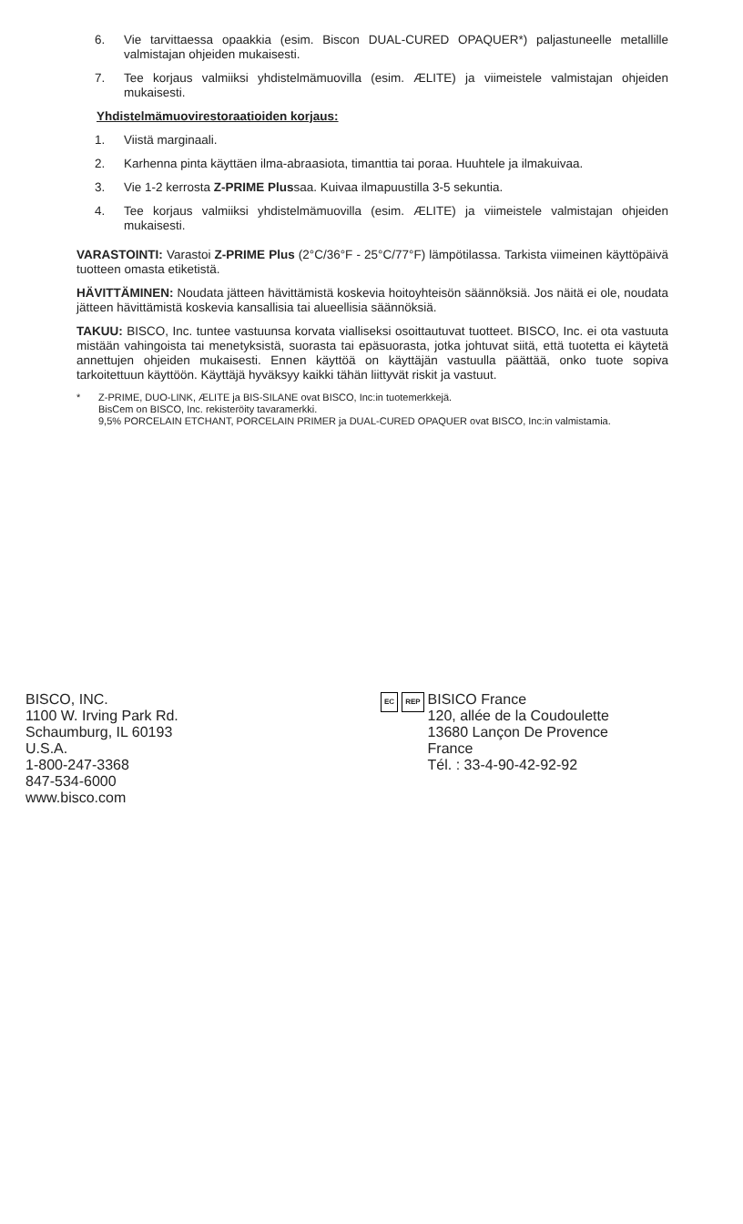6. Vie tarvittaessa opaakkia (esim. Biscon DUAL-CURED OPAQUER*) paljastuneelle metallille valmistajan ohjeiden mukaisesti.
7. Tee korjaus valmiiksi yhdistelmämuovilla (esim. ÆLITE) ja viimeistele valmistajan ohjeiden mukaisesti.
Yhdistelmämuovirestoraatioiden korjaus:
1. Viistä marginaali.
2. Karhenna pinta käyttäen ilma-abraasiota, timanttia tai poraa. Huuhtele ja ilmakuivaa.
3. Vie 1-2 kerrosta Z-PRIME Plussaa. Kuivaa ilmapuustilla 3-5 sekuntia.
4. Tee korjaus valmiiksi yhdistelmämuovilla (esim. ÆLITE) ja viimeistele valmistajan ohjeiden mukaisesti.
VARASTOINTI: Varastoi Z-PRIME Plus (2°C/36°F - 25°C/77°F) lämpötilassa. Tarkista viimeinen käyttöpäivä tuotteen omasta etiketistä.
HÄVITTÄMINEN: Noudata jätteen hävittämistä koskevia hoitoyhteisön säännöksiä. Jos näitä ei ole, noudata jätteen hävittämistä koskevia kansallisia tai alueellisia säännöksiä.
TAKUU: BISCO, Inc. tuntee vastuunsa korvata vialliseksi osoittautuvat tuotteet. BISCO, Inc. ei ota vastuuta mistään vahingoista tai menetyksistä, suorasta tai epäsuorasta, jotka johtuvat siitä, että tuotetta ei käytetä annettujen ohjeiden mukaisesti. Ennen käyttöä on käyttäjän vastuulla päättää, onko tuote sopiva tarkoitettuun käyttöön. Käyttäjä hyväksyy kaikki tähän liittyvät riskit ja vastuut.
* Z-PRIME, DUO-LINK, ÆLITE ja BIS-SILANE ovat BISCO, Inc:in tuotemerkkejä.
BisCem on BISCO, Inc. rekisteröity tavaramerkki.
9,5% PORCELAIN ETCHANT, PORCELAIN PRIMER ja DUAL-CURED OPAQUER ovat BISCO, Inc:in valmistamia.
BISCO, INC.
1100 W. Irving Park Rd.
Schaumburg, IL 60193
U.S.A.
1-800-247-3368
847-534-6000
www.bisco.com
EC REP BISICO France
120, allée de la Coudoulette
13680 Lançon De Provence
France
Tél. : 33-4-90-42-92-92